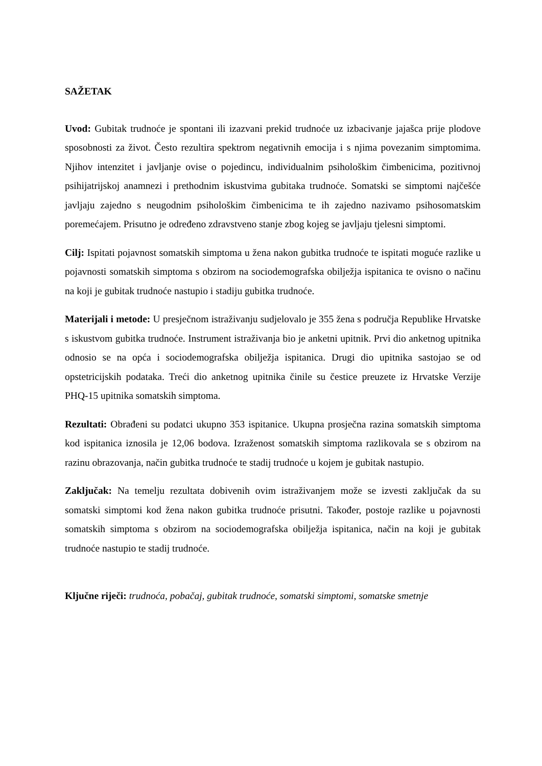SAŽETAK
Uvod: Gubitak trudnoće je spontani ili izazvani prekid trudnoće uz izbacivanje jajašca prije plodove sposobnosti za život. Često rezultira spektrom negativnih emocija i s njima povezanim simptomima. Njihov intenzitet i javljanje ovise o pojedincu, individualnim psihološkim čimbenicima, pozitivnoj psihijatrijskoj anamnezi i prethodnim iskustvima gubitaka trudnoće. Somatski se simptomi najčešće javljaju zajedno s neugodnim psihološkim čimbenicima te ih zajedno nazivamo psihosomatskim poremećajem. Prisutno je određeno zdravstveno stanje zbog kojeg se javljaju tjelesni simptomi.
Cilj: Ispitati pojavnost somatskih simptoma u žena nakon gubitka trudnoće te ispitati moguće razlike u pojavnosti somatskih simptoma s obzirom na sociodemografska obilježja ispitanica te ovisno o načinu na koji je gubitak trudnoće nastupio i stadiju gubitka trudnoće.
Materijali i metode: U presječnom istraživanju sudjelovalo je 355 žena s područja Republike Hrvatske s iskustvom gubitka trudnoće. Instrument istraživanja bio je anketni upitnik. Prvi dio anketnog upitnika odnosio se na opća i sociodemografska obilježja ispitanica. Drugi dio upitnika sastojao se od opstetricijskih podataka. Treći dio anketnog upitnika činile su čestice preuzete iz Hrvatske Verzije PHQ-15 upitnika somatskih simptoma.
Rezultati: Obrađeni su podatci ukupno 353 ispitanice. Ukupna prosječna razina somatskih simptoma kod ispitanica iznosila je 12,06 bodova. Izraženost somatskih simptoma razlikovala se s obzirom na razinu obrazovanja, način gubitka trudnoće te stadij trudnoće u kojem je gubitak nastupio.
Zaključak: Na temelju rezultata dobivenih ovim istraživanjem može se izvesti zaključak da su somatski simptomi kod žena nakon gubitka trudnoće prisutni. Također, postoje razlike u pojavnosti somatskih simptoma s obzirom na sociodemografska obilježja ispitanica, način na koji je gubitak trudnoće nastupio te stadij trudnoće.
Ključne riječi: trudnoća, pobačaj, gubitak trudnoće, somatski simptomi, somatske smetnje